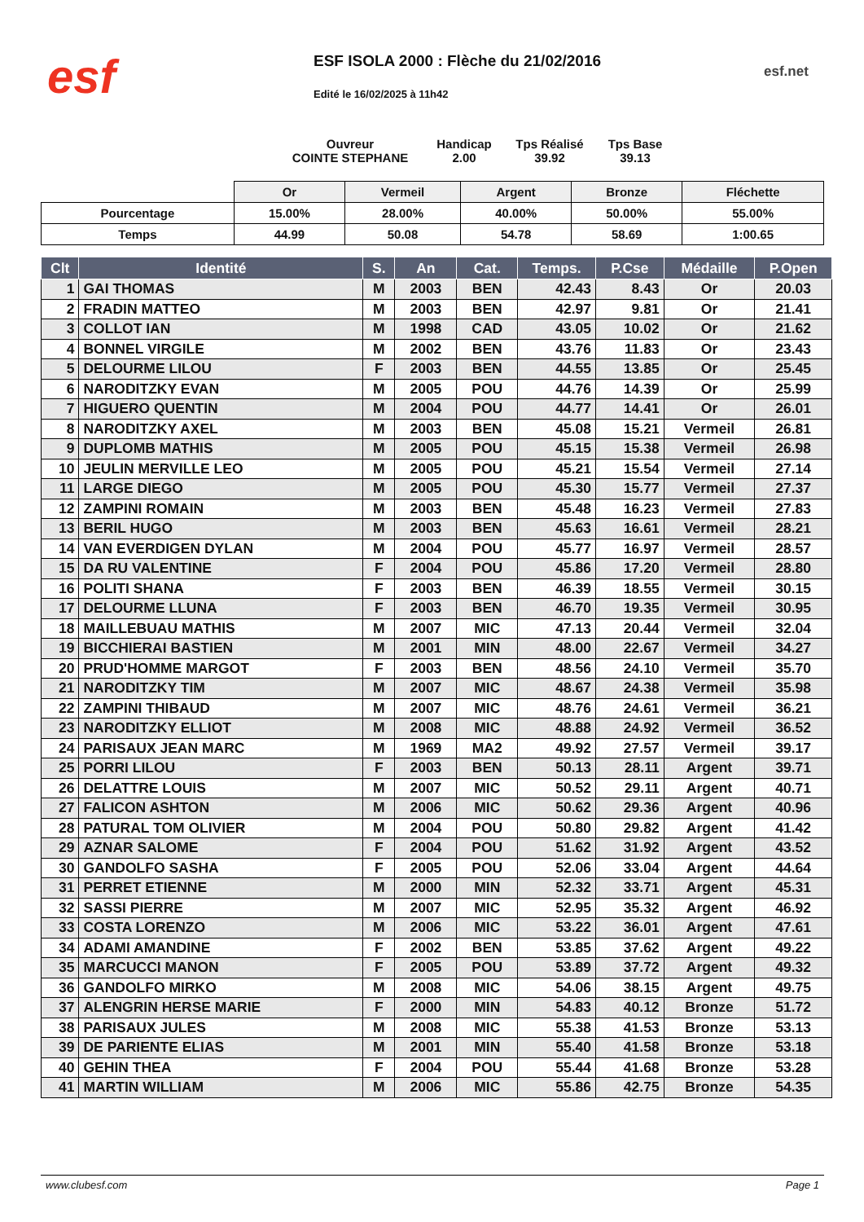esf esf.net
ESF ISOLA 2000 : Flèche du 21/02/2016
Edité le 16/02/2025 à 11h42
Ouvreur
COINTE STEPHANE
Handicap
2.00
Tps Réalisé
39.92
Tps Base
39.13
| | Or | Vermeil | Argent | Bronze | Fléchette |
| Pourcentage | 15.00% | 28.00% | 40.00% | 50.00% | 55.00% |
| Temps | 44.99 | 50.08 | 54.78 | 58.69 | 1:00.65 |
| Clt | Identité | S. | An | Cat. | Temps. | P.Cse | Médaille | P.Open |
| --- | --- | --- | --- | --- | --- | --- | --- | --- |
| 1 | GAI THOMAS | M | 2003 | BEN | 42.43 | 8.43 | Or | 20.03 |
| 2 | FRADIN MATTEO | M | 2003 | BEN | 42.97 | 9.81 | Or | 21.41 |
| 3 | COLLOT IAN | M | 1998 | CAD | 43.05 | 10.02 | Or | 21.62 |
| 4 | BONNEL VIRGILE | M | 2002 | BEN | 43.76 | 11.83 | Or | 23.43 |
| 5 | DELOURME LILOU | F | 2003 | BEN | 44.55 | 13.85 | Or | 25.45 |
| 6 | NARODITZKY EVAN | M | 2005 | POU | 44.76 | 14.39 | Or | 25.99 |
| 7 | HIGUERO QUENTIN | M | 2004 | POU | 44.77 | 14.41 | Or | 26.01 |
| 8 | NARODITZKY AXEL | M | 2003 | BEN | 45.08 | 15.21 | Vermeil | 26.81 |
| 9 | DUPLOMB MATHIS | M | 2005 | POU | 45.15 | 15.38 | Vermeil | 26.98 |
| 10 | JEULIN MERVILLE LEO | M | 2005 | POU | 45.21 | 15.54 | Vermeil | 27.14 |
| 11 | LARGE DIEGO | M | 2005 | POU | 45.30 | 15.77 | Vermeil | 27.37 |
| 12 | ZAMPINI ROMAIN | M | 2003 | BEN | 45.48 | 16.23 | Vermeil | 27.83 |
| 13 | BERIL HUGO | M | 2003 | BEN | 45.63 | 16.61 | Vermeil | 28.21 |
| 14 | VAN EVERDIGEN DYLAN | M | 2004 | POU | 45.77 | 16.97 | Vermeil | 28.57 |
| 15 | DA RU VALENTINE | F | 2004 | POU | 45.86 | 17.20 | Vermeil | 28.80 |
| 16 | POLITI SHANA | F | 2003 | BEN | 46.39 | 18.55 | Vermeil | 30.15 |
| 17 | DELOURME LLUNA | F | 2003 | BEN | 46.70 | 19.35 | Vermeil | 30.95 |
| 18 | MAILLEBUAU MATHIS | M | 2007 | MIC | 47.13 | 20.44 | Vermeil | 32.04 |
| 19 | BICCHIERAI BASTIEN | M | 2001 | MIN | 48.00 | 22.67 | Vermeil | 34.27 |
| 20 | PRUD'HOMME MARGOT | F | 2003 | BEN | 48.56 | 24.10 | Vermeil | 35.70 |
| 21 | NARODITZKY TIM | M | 2007 | MIC | 48.67 | 24.38 | Vermeil | 35.98 |
| 22 | ZAMPINI THIBAUD | M | 2007 | MIC | 48.76 | 24.61 | Vermeil | 36.21 |
| 23 | NARODITZKY ELLIOT | M | 2008 | MIC | 48.88 | 24.92 | Vermeil | 36.52 |
| 24 | PARISAUX JEAN MARC | M | 1969 | MA2 | 49.92 | 27.57 | Vermeil | 39.17 |
| 25 | PORRI LILOU | F | 2003 | BEN | 50.13 | 28.11 | Argent | 39.71 |
| 26 | DELATTRE LOUIS | M | 2007 | MIC | 50.52 | 29.11 | Argent | 40.71 |
| 27 | FALICON ASHTON | M | 2006 | MIC | 50.62 | 29.36 | Argent | 40.96 |
| 28 | PATURAL TOM OLIVIER | M | 2004 | POU | 50.80 | 29.82 | Argent | 41.42 |
| 29 | AZNAR SALOME | F | 2004 | POU | 51.62 | 31.92 | Argent | 43.52 |
| 30 | GANDOLFO SASHA | F | 2005 | POU | 52.06 | 33.04 | Argent | 44.64 |
| 31 | PERRET ETIENNE | M | 2000 | MIN | 52.32 | 33.71 | Argent | 45.31 |
| 32 | SASSI PIERRE | M | 2007 | MIC | 52.95 | 35.32 | Argent | 46.92 |
| 33 | COSTA LORENZO | M | 2006 | MIC | 53.22 | 36.01 | Argent | 47.61 |
| 34 | ADAMI AMANDINE | F | 2002 | BEN | 53.85 | 37.62 | Argent | 49.22 |
| 35 | MARCUCCI MANON | F | 2005 | POU | 53.89 | 37.72 | Argent | 49.32 |
| 36 | GANDOLFO MIRKO | M | 2008 | MIC | 54.06 | 38.15 | Argent | 49.75 |
| 37 | ALENGRIN HERSE MARIE | F | 2000 | MIN | 54.83 | 40.12 | Bronze | 51.72 |
| 38 | PARISAUX JULES | M | 2008 | MIC | 55.38 | 41.53 | Bronze | 53.13 |
| 39 | DE PARIENTE ELIAS | M | 2001 | MIN | 55.40 | 41.58 | Bronze | 53.18 |
| 40 | GEHIN THEA | F | 2004 | POU | 55.44 | 41.68 | Bronze | 53.28 |
| 41 | MARTIN WILLIAM | M | 2006 | MIC | 55.86 | 42.75 | Bronze | 54.35 |
www.clubesf.com Page 1